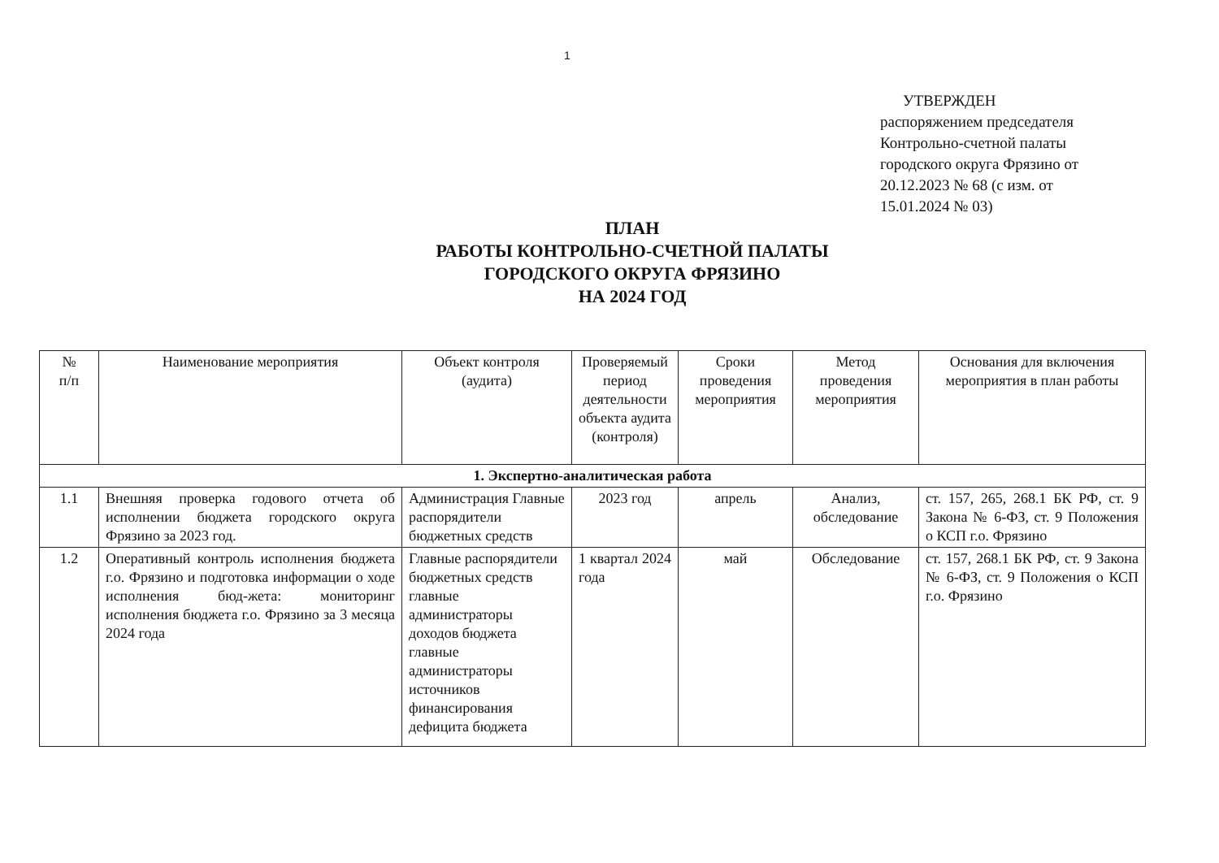1
УТВЕРЖДЕН
распоряжением председателя
Контрольно-счетной палаты
городского округа Фрязино от
20.12.2023 № 68 (с изм. от
15.01.2024 № 03)
ПЛАН
РАБОТЫ КОНТРОЛЬНО-СЧЕТНОЙ ПАЛАТЫ
ГОРОДСКОГО ОКРУГА ФРЯЗИНО
НА 2024 ГОД
| № п/п | Наименование мероприятия | Объект контроля (аудита) | Проверяемый период деятельности объекта аудита (контроля) | Сроки проведения мероприятия | Метод проведения мероприятия | Основания для включения мероприятия в план работы |
| --- | --- | --- | --- | --- | --- | --- |
| 1. Экспертно-аналитическая работа | | | | | | |
| 1.1 | Внешняя проверка годового отчета об исполнении бюджета городского округа Фрязино за 2023 год. | Администрация Главные распорядители бюджетных средств | 2023 год | апрель | Анализ, обследование | ст. 157, 265, 268.1 БК РФ, ст. 9 Закона № 6-ФЗ, ст. 9 Положения о КСП г.о. Фрязино |
| 1.2 | Оперативный контроль исполнения бюджета г.о. Фрязино и подготовка информации о ходе исполнения бюд-жета: мониторинг исполнения бюджета г.о. Фрязино за 3 месяца 2024 года | Главные распорядители бюджетных средств главные администраторы доходов бюджета главные администраторы источников финансирования дефицита бюджета | 1 квартал 2024 года | май | Обследование | ст. 157, 268.1 БК РФ, ст. 9 Закона № 6-ФЗ, ст. 9 Положения о КСП г.о. Фрязино |